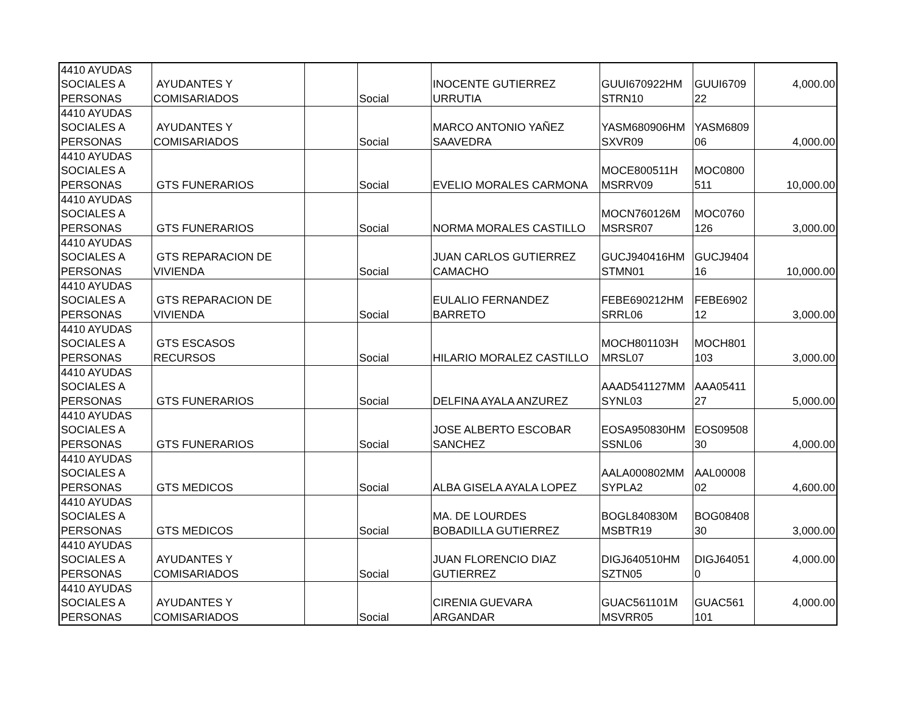| 4410 AYUDAS SOCIALES A PERSONAS | AYUDANTES Y COMISARIADOS | | Social | INOCENTE GUTIERREZ URRUTIA | GUUI670922HM STRN10 | GUUI6709 22 | 4,000.00 |
| 4410 AYUDAS SOCIALES A PERSONAS | AYUDANTES Y COMISARIADOS | | Social | MARCO ANTONIO YAÑEZ SAAVEDRA | YASM680906HM SXVR09 | YASM6809 06 | 4,000.00 |
| 4410 AYUDAS SOCIALES A PERSONAS | GTS FUNERARIOS | | Social | EVELIO MORALES CARMONA | MOCE800511H MSRRV09 | MOC0800 511 | 10,000.00 |
| 4410 AYUDAS SOCIALES A PERSONAS | GTS FUNERARIOS | | Social | NORMA MORALES CASTILLO | MOCN760126M MSRSR07 | MOC0760 126 | 3,000.00 |
| 4410 AYUDAS SOCIALES A PERSONAS | GTS REPARACION DE VIVIENDA | | Social | JUAN CARLOS GUTIERREZ CAMACHO | GUCJ940416HM STMN01 | GUCJ9404 16 | 10,000.00 |
| 4410 AYUDAS SOCIALES A PERSONAS | GTS REPARACION DE VIVIENDA | | Social | EULALIO FERNANDEZ BARRETO | FEBE690212HM SRRL06 | FEBE6902 12 | 3,000.00 |
| 4410 AYUDAS SOCIALES A PERSONAS | GTS ESCASOS RECURSOS | | Social | HILARIO MORALEZ CASTILLO | MOCH801103H MRSL07 | MOCH801 103 | 3,000.00 |
| 4410 AYUDAS SOCIALES A PERSONAS | GTS FUNERARIOS | | Social | DELFINA AYALA ANZUREZ | AAAD541127MM SYNL03 | AAA05411 27 | 5,000.00 |
| 4410 AYUDAS SOCIALES A PERSONAS | GTS FUNERARIOS | | Social | JOSE ALBERTO ESCOBAR SANCHEZ | EOSA950830HM SSNL06 | EOS09508 30 | 4,000.00 |
| 4410 AYUDAS SOCIALES A PERSONAS | GTS MEDICOS | | Social | ALBA GISELA AYALA LOPEZ | AALA000802MM SYPLA2 | AAL00008 02 | 4,600.00 |
| 4410 AYUDAS SOCIALES A PERSONAS | GTS MEDICOS | | Social | MA. DE LOURDES BOBADILLA GUTIERREZ | BOGL840830M MSBTR19 | BOG08408 30 | 3,000.00 |
| 4410 AYUDAS SOCIALES A PERSONAS | AYUDANTES Y COMISARIADOS | | Social | JUAN FLORENCIO DIAZ GUTIERREZ | DIGJ640510HM SZTN05 | DIGJ64051 0 | 4,000.00 |
| 4410 AYUDAS SOCIALES A PERSONAS | AYUDANTES Y COMISARIADOS | | Social | CIRENIA GUEVARA ARGANDAR | GUAC561101M MSVRR05 | GUAC561 101 | 4,000.00 |